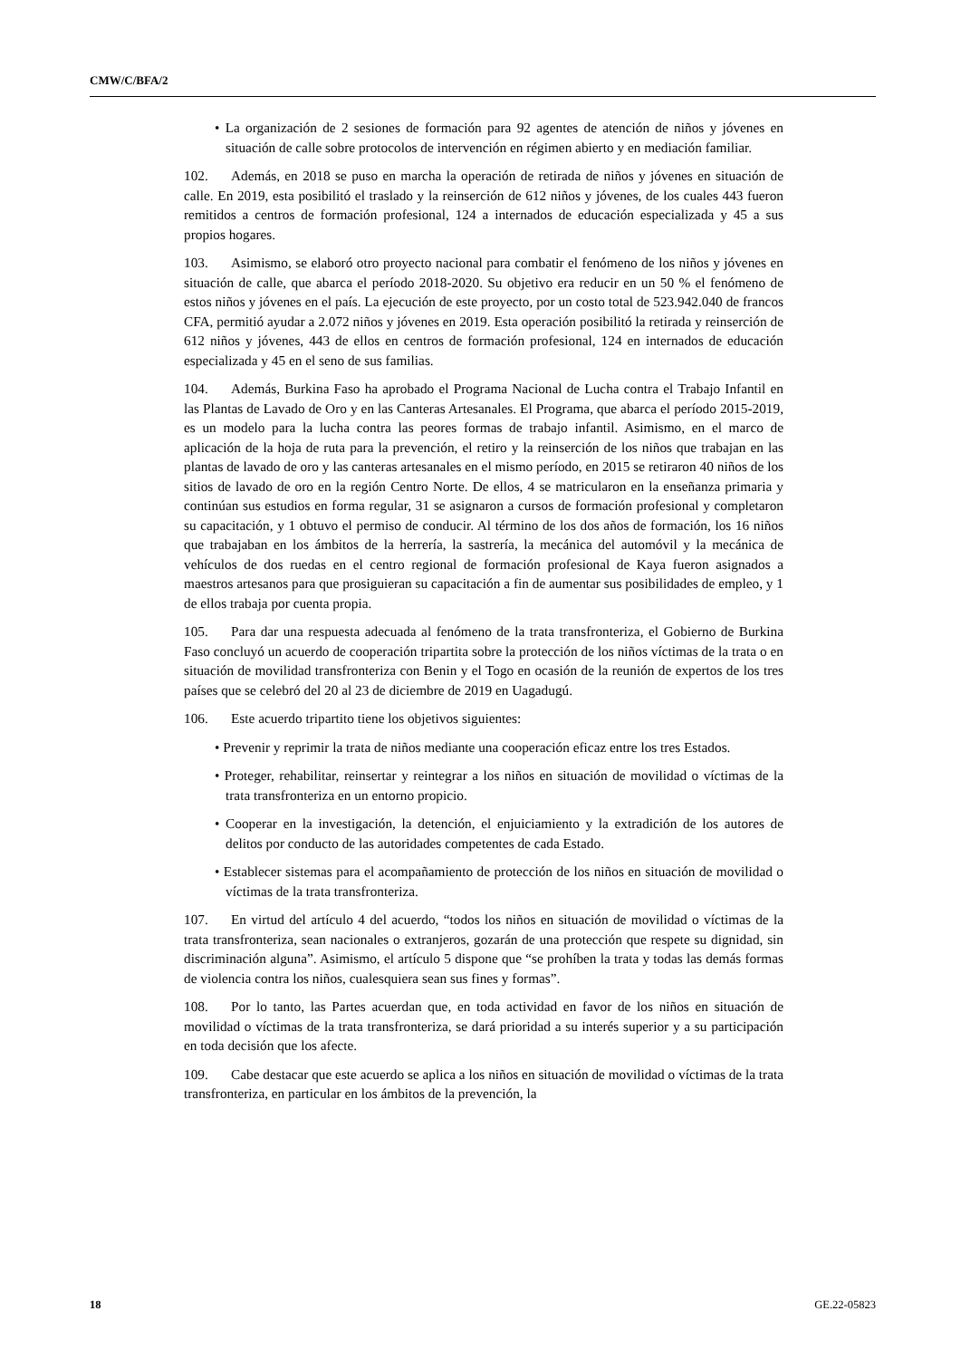CMW/C/BFA/2
• La organización de 2 sesiones de formación para 92 agentes de atención de niños y jóvenes en situación de calle sobre protocolos de intervención en régimen abierto y en mediación familiar.
102. Además, en 2018 se puso en marcha la operación de retirada de niños y jóvenes en situación de calle. En 2019, esta posibilitó el traslado y la reinserción de 612 niños y jóvenes, de los cuales 443 fueron remitidos a centros de formación profesional, 124 a internados de educación especializada y 45 a sus propios hogares.
103. Asimismo, se elaboró otro proyecto nacional para combatir el fenómeno de los niños y jóvenes en situación de calle, que abarca el período 2018-2020. Su objetivo era reducir en un 50 % el fenómeno de estos niños y jóvenes en el país. La ejecución de este proyecto, por un costo total de 523.942.040 de francos CFA, permitió ayudar a 2.072 niños y jóvenes en 2019. Esta operación posibilitó la retirada y reinserción de 612 niños y jóvenes, 443 de ellos en centros de formación profesional, 124 en internados de educación especializada y 45 en el seno de sus familias.
104. Además, Burkina Faso ha aprobado el Programa Nacional de Lucha contra el Trabajo Infantil en las Plantas de Lavado de Oro y en las Canteras Artesanales. El Programa, que abarca el período 2015-2019, es un modelo para la lucha contra las peores formas de trabajo infantil. Asimismo, en el marco de aplicación de la hoja de ruta para la prevención, el retiro y la reinserción de los niños que trabajan en las plantas de lavado de oro y las canteras artesanales en el mismo período, en 2015 se retiraron 40 niños de los sitios de lavado de oro en la región Centro Norte. De ellos, 4 se matricularon en la enseñanza primaria y continúan sus estudios en forma regular, 31 se asignaron a cursos de formación profesional y completaron su capacitación, y 1 obtuvo el permiso de conducir. Al término de los dos años de formación, los 16 niños que trabajaban en los ámbitos de la herrería, la sastrería, la mecánica del automóvil y la mecánica de vehículos de dos ruedas en el centro regional de formación profesional de Kaya fueron asignados a maestros artesanos para que prosiguieran su capacitación a fin de aumentar sus posibilidades de empleo, y 1 de ellos trabaja por cuenta propia.
105. Para dar una respuesta adecuada al fenómeno de la trata transfronteriza, el Gobierno de Burkina Faso concluyó un acuerdo de cooperación tripartita sobre la protección de los niños víctimas de la trata o en situación de movilidad transfronteriza con Benin y el Togo en ocasión de la reunión de expertos de los tres países que se celebró del 20 al 23 de diciembre de 2019 en Uagadugú.
106. Este acuerdo tripartito tiene los objetivos siguientes:
• Prevenir y reprimir la trata de niños mediante una cooperación eficaz entre los tres Estados.
• Proteger, rehabilitar, reinsertar y reintegrar a los niños en situación de movilidad o víctimas de la trata transfronteriza en un entorno propicio.
• Cooperar en la investigación, la detención, el enjuiciamiento y la extradición de los autores de delitos por conducto de las autoridades competentes de cada Estado.
• Establecer sistemas para el acompañamiento de protección de los niños en situación de movilidad o víctimas de la trata transfronteriza.
107. En virtud del artículo 4 del acuerdo, “todos los niños en situación de movilidad o víctimas de la trata transfronteriza, sean nacionales o extranjeros, gozarán de una protección que respete su dignidad, sin discriminación alguna”. Asimismo, el artículo 5 dispone que “se prohíben la trata y todas las demás formas de violencia contra los niños, cualesquiera sean sus fines y formas”.
108. Por lo tanto, las Partes acuerdan que, en toda actividad en favor de los niños en situación de movilidad o víctimas de la trata transfronteriza, se dará prioridad a su interés superior y a su participación en toda decisión que los afecte.
109. Cabe destacar que este acuerdo se aplica a los niños en situación de movilidad o víctimas de la trata transfronteriza, en particular en los ámbitos de la prevención, la
18 GE.22-05823